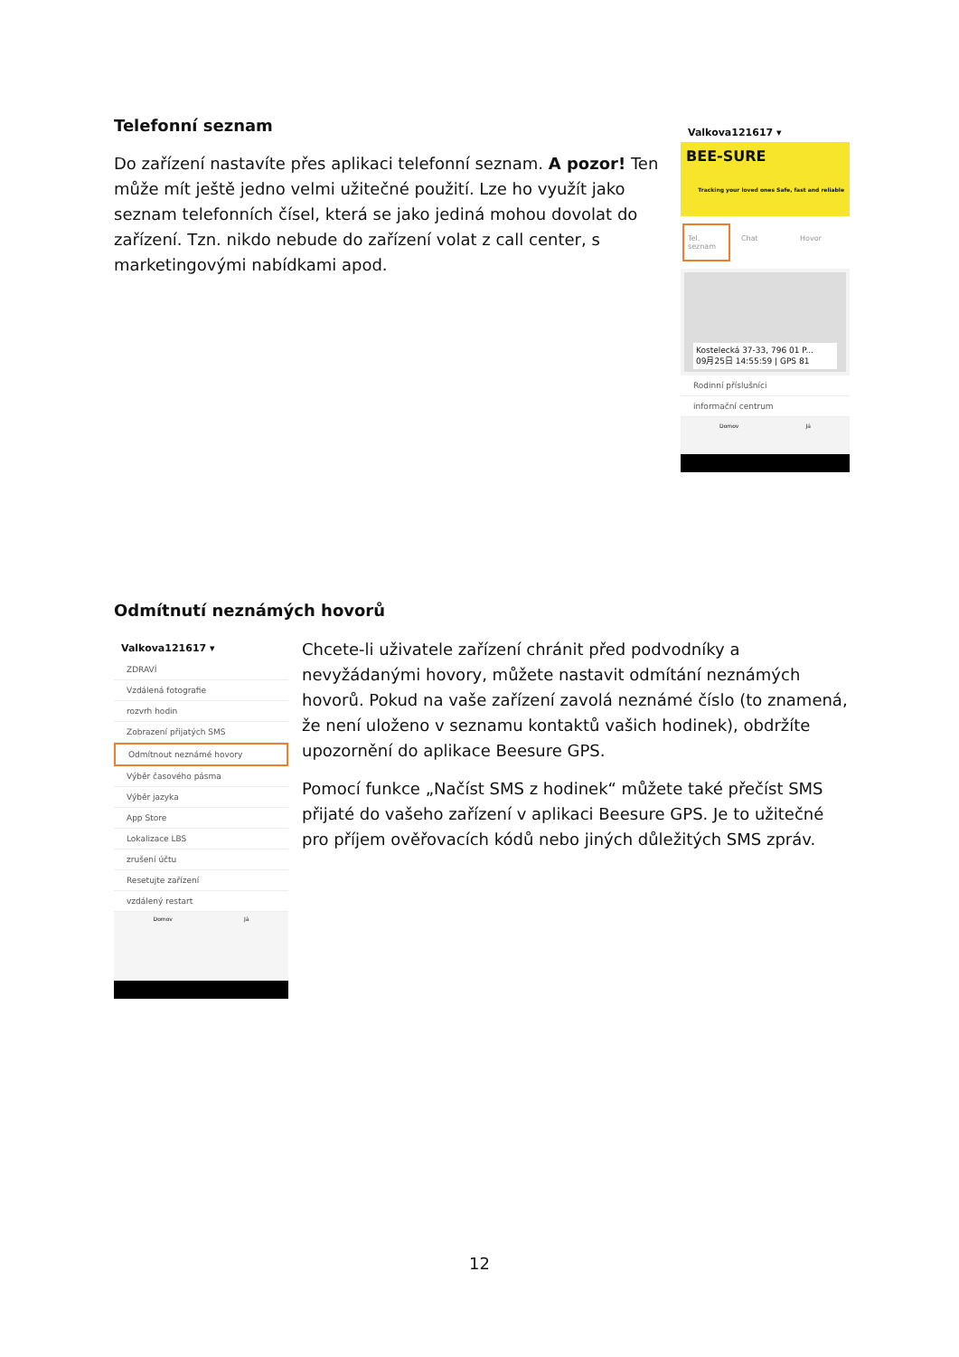Telefonní seznam
Do zařízení nastavíte přes aplikaci telefonní seznam. A pozor! Ten může mít ještě jedno velmi užitečné použití. Lze ho využít jako seznam telefonních čísel, která se jako jediná mohou dovolat do zařízení. Tzn. nikdo nebude do zařízení volat z call center, s marketingovými nabídkami apod.
Valkova121617 ▾
BEE-SURE
Tracking your loved ones Safe, fast and reliable
Tel. seznam Chat Hovor
Kostelecká 37-33, 796 01 P...
09月25日 14:55:59 | GPS 81
Rodinní příslušníci
informační centrum
Domov Já
Odmítnutí neznámých hovorů
Valkova121617 ▾
ZDRAVÍ
Vzdálená fotografie
rozvrh hodin
Zobrazení přijatých SMS
Odmítnout neznámé hovory
Výběr časového pásma
Výběr jazyka
App Store
Lokalizace LBS
zrušení účtu
Resetujte zařízení
vzdálený restart
Domov Já
Chcete-li uživatele zařízení chránit před podvodníky a nevyžádanými hovory, můžete nastavit odmítání neznámých hovorů. Pokud na vaše zařízení zavolá neznámé číslo (to znamená, že není uloženo v seznamu kontaktů vašich hodinek), obdržíte upozornění do aplikace Beesure GPS.
Pomocí funkce „Načíst SMS z hodinek“ můžete také přečíst SMS přijaté do vašeho zařízení v aplikaci Beesure GPS. Je to užitečné pro příjem ověřovacích kódů nebo jiných důležitých SMS zpráv.
12